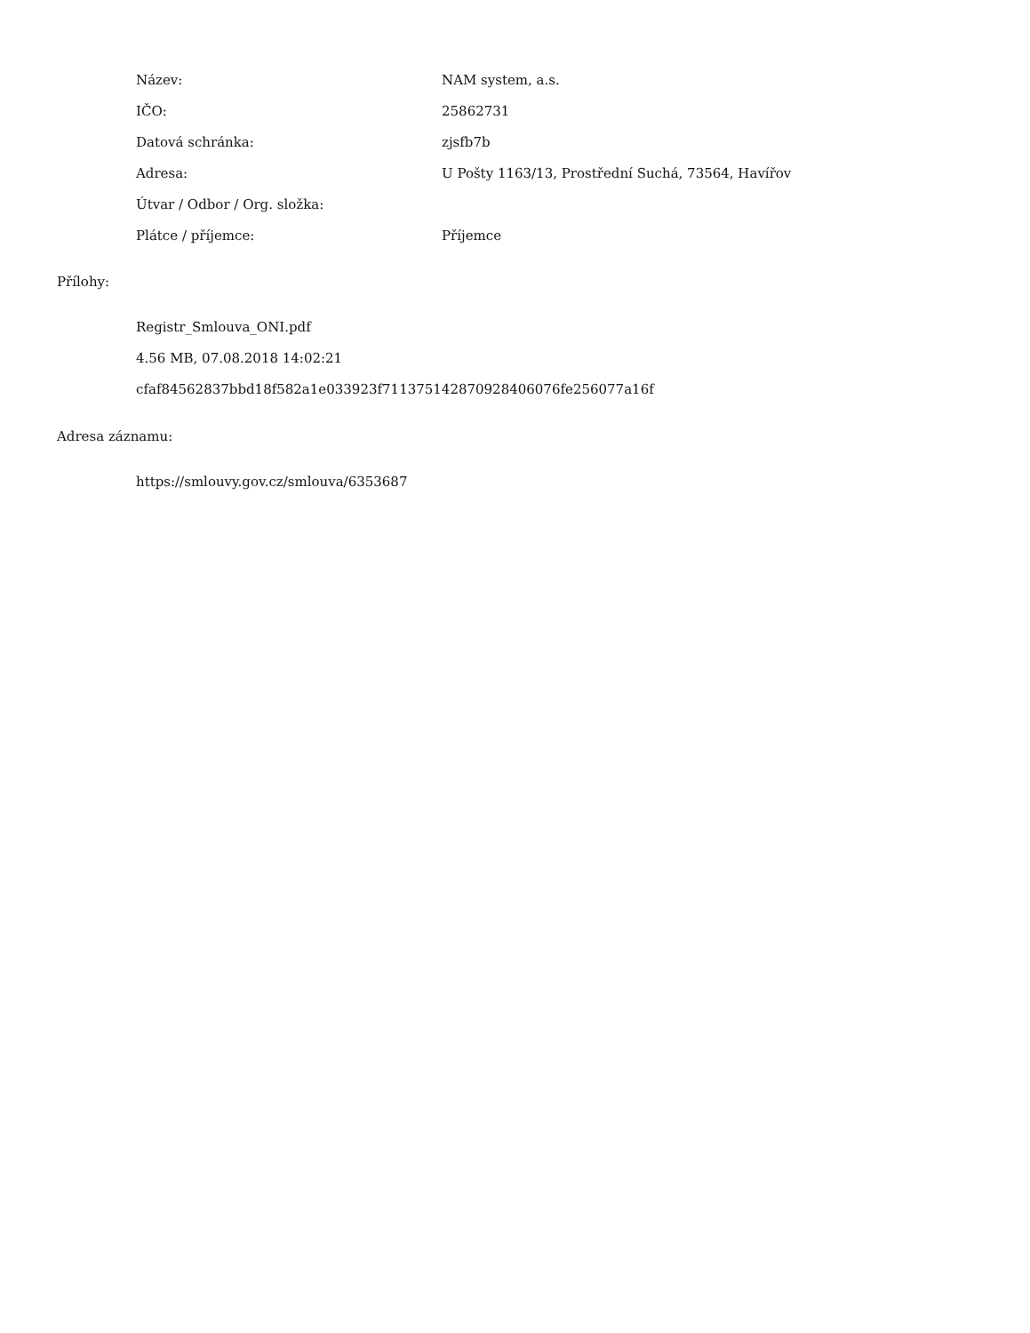| Název: | NAM system, a.s. |
| IČO: | 25862731 |
| Datová schránka: | zjsfb7b |
| Adresa: | U Pošty 1163/13, Prostřední Suchá, 73564, Havířov |
| Útvar / Odbor / Org. složka: | |
| Plátce / příjemce: | Příjemce |
Přílohy:
Registr_Smlouva_ONI.pdf
4.56 MB, 07.08.2018 14:02:21
cfaf84562837bbd18f582a1e033923f71137514287092840​6076fe256077a16f
Adresa záznamu:
https://smlouvy.gov.cz/smlouva/6353687